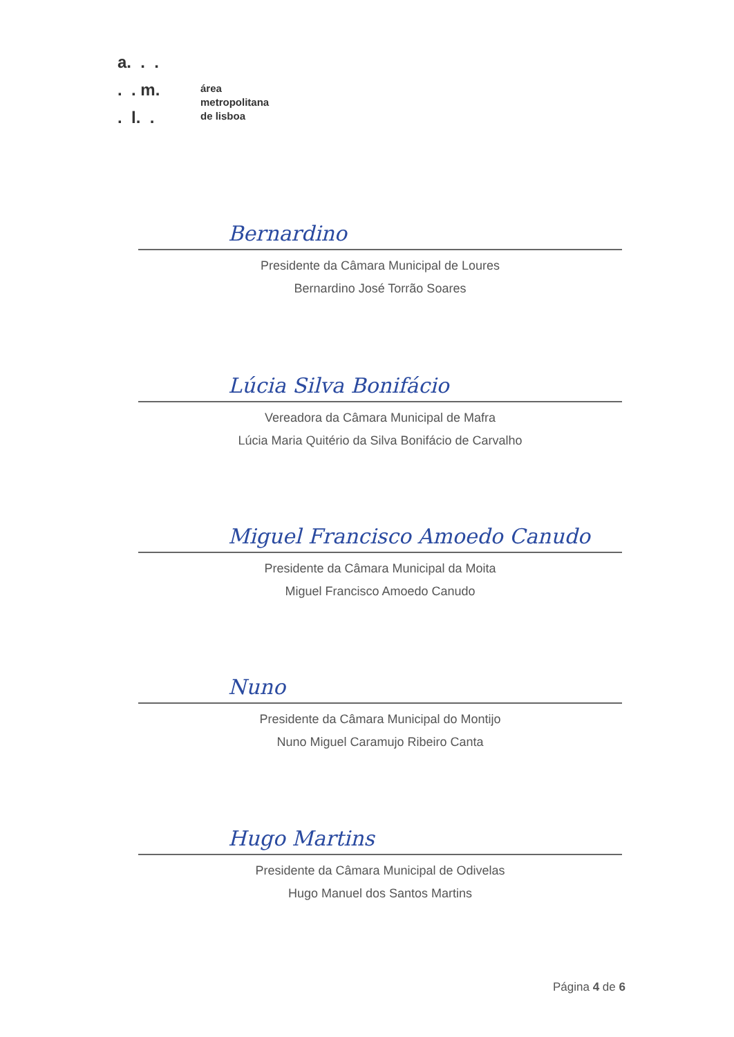a. . .
. . m.
. l. .
área
metropolitana
de lisboa
Bernardino
Presidente da Câmara Municipal de Loures
Bernardino José Torrão Soares
Lúcia Silva Bonifácio
Vereadora da Câmara Municipal de Mafra
Lúcia Maria Quitério da Silva Bonifácio de Carvalho
Miguel Francisco Amoedo Canudo
Presidente da Câmara Municipal da Moita
Miguel Francisco Amoedo Canudo
Nuno
Presidente da Câmara Municipal do Montijo
Nuno Miguel Caramujo Ribeiro Canta
Hugo Martins
Presidente da Câmara Municipal de Odivelas
Hugo Manuel dos Santos Martins
Página 4 de 6